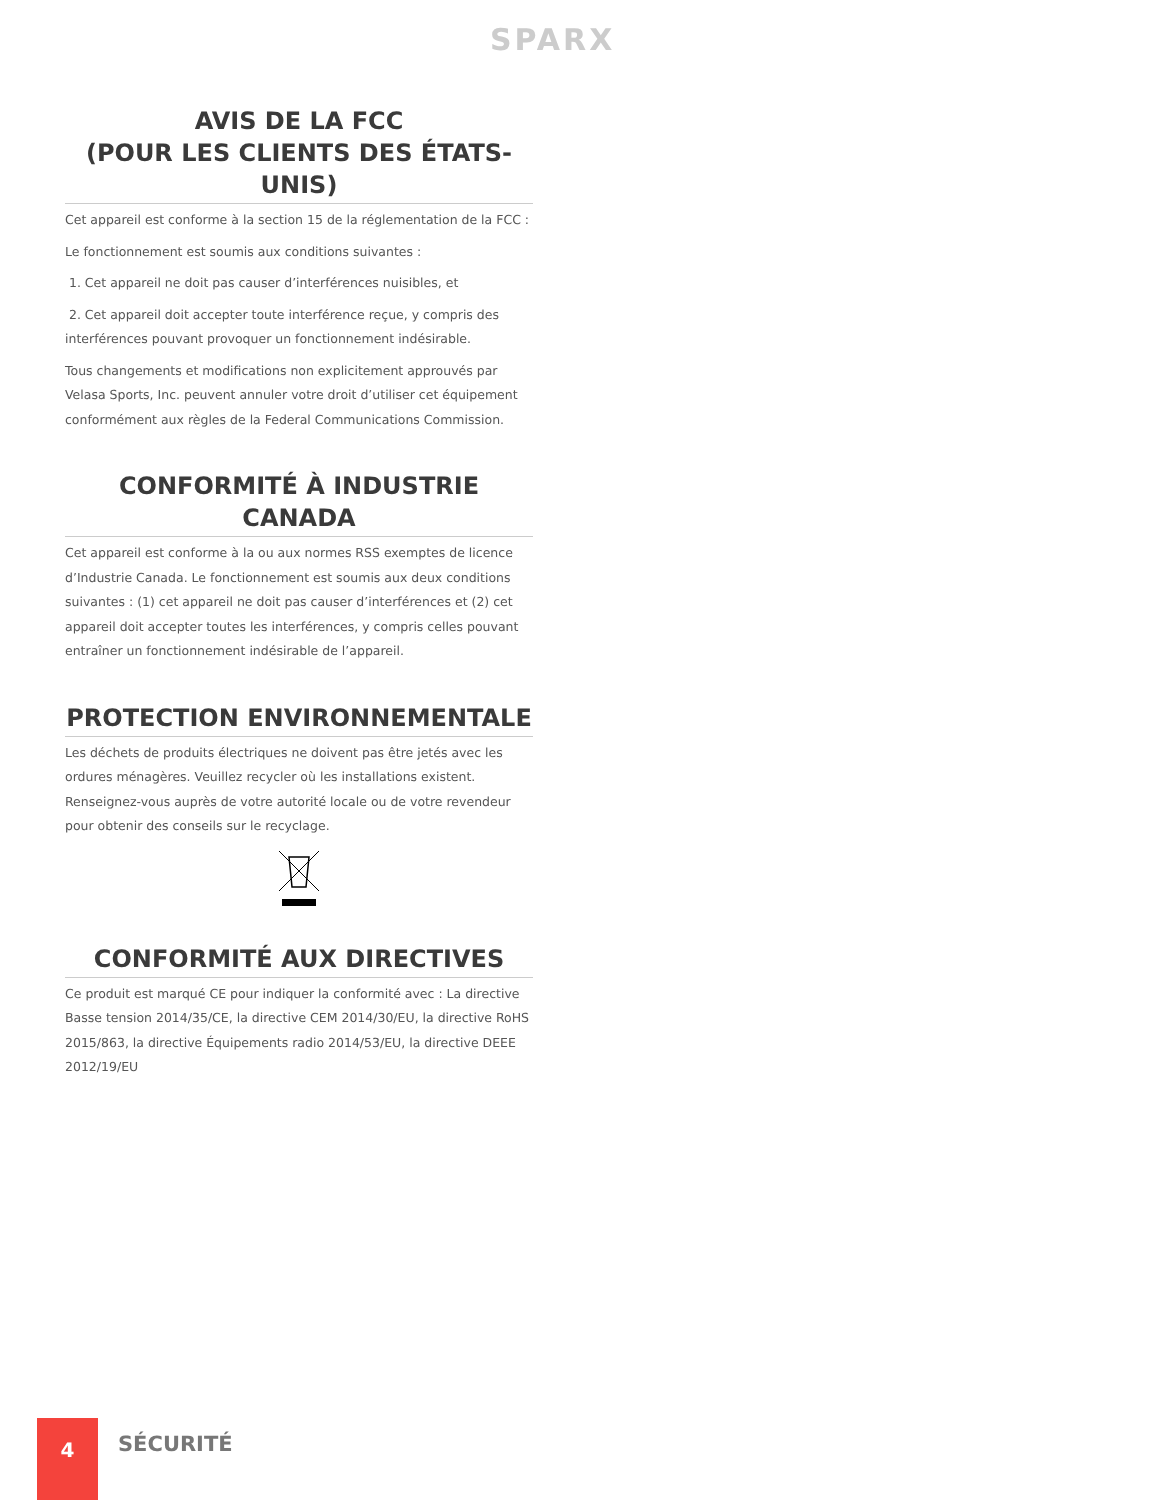SPARX
AVIS DE LA FCC
(POUR LES CLIENTS DES ÉTATS-UNIS)
Cet appareil est conforme à la section 15 de la réglementation de la FCC :
Le fonctionnement est soumis aux conditions suivantes :
1. Cet appareil ne doit pas causer d’interférences nuisibles, et
2. Cet appareil doit accepter toute interférence reçue, y compris des interférences pouvant provoquer un fonctionnement indésirable.
Tous changements et modifications non explicitement approuvés par Velasa Sports, Inc. peuvent annuler votre droit d’utiliser cet équipement conformément aux règles de la Federal Communications Commission.
CONFORMITÉ À INDUSTRIE CANADA
Cet appareil est conforme à la ou aux normes RSS exemptes de licence d’Industrie Canada. Le fonctionnement est soumis aux deux conditions suivantes : (1) cet appareil ne doit pas causer d’interférences et (2) cet appareil doit accepter toutes les interférences, y compris celles pouvant entraîner un fonctionnement indésirable de l’appareil.
PROTECTION ENVIRONNEMENTALE
Les déchets de produits électriques ne doivent pas être jetés avec les ordures ménagères. Veuillez recycler où les installations existent. Renseignez-vous auprès de votre autorité locale ou de votre revendeur pour obtenir des conseils sur le recyclage.
CONFORMITÉ AUX DIRECTIVES
Ce produit est marqué CE pour indiquer la conformité avec : La directive Basse tension 2014/35/CE, la directive CEM 2014/30/EU, la directive RoHS 2015/863, la directive Équipements radio 2014/53/EU, la directive DEEE 2012/19/EU
4
SÉCURITÉ